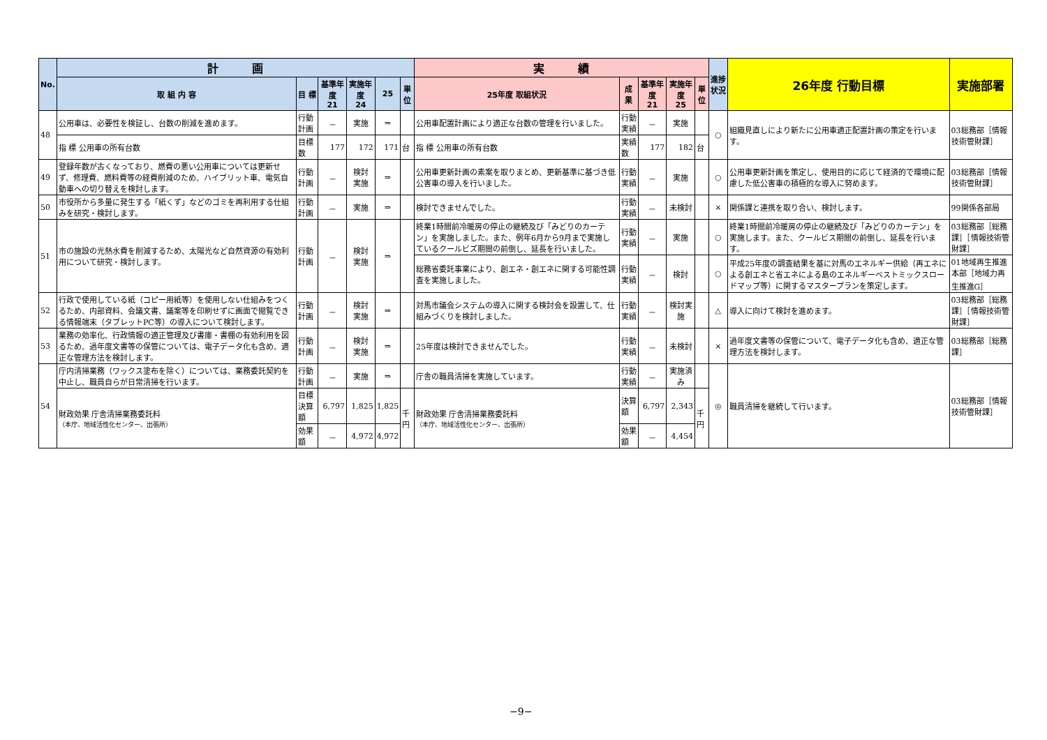| No. | 計 画 | | | | | | 実 績 | | | | | 進捗状況 | 26年度 行動目標 | 実施部署 |
| --- | --- | --- | --- | --- | --- | --- | --- | --- | --- | --- | --- | --- | --- | --- |
| | 取 組 内 容 | 目 標 | 基準年度 21 | 実施年度 24 | 25 | 単位 | 25年度 取組状況 | 成 果 | 基準年度 21 | 実施年度 25 | 単位 | | | |
| 48 | 公用車は、必要性を検証し、台数の削減を進めます。 | 行動計画 | － | 実施 | ⇒ | | 公用車配置計画により適正な台数の管理を行いました。 | 行動実績 | － | 実施 | | ○ | 組織見直しにより新たに公用車適正配置計画の策定を行います。 | 03総務部［情報技術管財課］ |
| | 指 標 公用車の所有台数 | 目標数 | 177 | 172 | 171 | 台 | 指 標 公用車の所有台数 | 実績数 | 177 | 182 | 台 | | | |
| 49 | 登録年数が古くなっており、燃費の悪い公用車については更新せず、修理費、燃料費等の経費削減のため、ハイブリット車、電気自動車への切り替えを検討します。 | 行動計画 | － | 検討 実施 | ⇒ | | 公用車更新計画の素案を取りまとめ、更新基準に基づき低公害車の導入を行いました。 | 行動実績 | － | 実施 | | ○ | 公用車更新計画を策定し、使用目的に応じて経済的で環境に配慮した低公害車の積極的な導入に努めます。 | 03総務部［情報技術管財課］ |
| 50 | 市役所から多量に発生する「紙くず」などのゴミを再利用する仕組みを研究・検討します。 | 行動計画 | － | 実施 | ⇒ | | 検討できませんでした。 | 行動実績 | － | 未検討 | | × | 関係課と連携を取り合い、検討します。 | 99関係各部局 |
| 51 | 市の施設の光熱水費を削減するため、太陽光など自然資源の有効利用について研究・検討します。 | 行動計画 | － | 検討 実施 | ⇒ | | 終業1時間前冷暖房の停止の継続及び「みどりのカーテン」を実施しました。また、例年6月から9月まで実施しているクールビズ期間の前倒し、延長を行いました。 | 行動実績 | － | 実施 | | ○ | 終業1時間前冷暖房の停止の継続及び「みどりのカーテン」を実施します。また、クールビス期間の前倒し、延長を行います。 | 03総務部［総務課］［情報技術管財課］ |
| | | | | | | | 総務省委託事業により、創エネ・創エネに関する可能性調査を実施しました。 | 行動実績 | － | 検討 | | ○ | 平成25年度の調査結果を基に対馬のエネルギー供給（再エネによる創エネと省エネによる島のエネルギーベストミックスロードマップ等）に関するマスタープランを策定します。 | 01地域再生推進本部［地域力再生推進G］ |
| 52 | 行政で使用している紙（コピー用紙等）を使用しない仕組みをつくるため、内部資料、会議文書、議案等を印刷せずに画面で閲覧できる情報端末（タブレットPC等）の導入について検討します。 | 行動計画 | － | 検討 実施 | ⇒ | | 対馬市議会システムの導入に関する検討会を設置して、仕組みづくりを検討しました。 | 行動実績 | － | 検討実施 | | △ | 導入に向けて検討を進めます。 | 03総務部［総務課］［情報技術管財課］ |
| 53 | 業務の効率化、行政情報の適正管理及び書庫・書棚の有効利用を図るため、過年度文書等の保管については、電子データ化も含め、適正な管理方法を検討します。 | 行動計画 | － | 検討 実施 | ⇒ | | 25年度は検討できませんでした。 | 行動実績 | － | 未検討 | | × | 過年度文書等の保管について、電子データ化も含め、適正な管理方法を検討します。 | 03総務部［総務課］ |
| 54 | 庁内清掃業務（ワックス塗布を除く）については、業務委託契約を中止し、職員自らが日常清掃を行います。 | 行動計画 | － | 実施 | ⇒ | | 庁舎の職員清掃を実施しています。 | 行動実績 | － | 実施済み | | ◎ | 職員清掃を継続して行います。 | 03総務部［情報技術管財課］ |
| | 財政効果 庁舎清掃業務委託料 （本庁、地域活性化センター、出張所） | 目標決算額 | 6,797 | 1,825 | 1,825 | 千円 | 財政効果 庁舎清掃業務委託料 （本庁、地域活性化センター、出張所） | 決算額 | 6,797 | 2,343 | 千円 | | | |
| | | 効果額 | － | 4,972 | 4,972 | | | 効果額 | － | 4,454 | | | | |
−9−